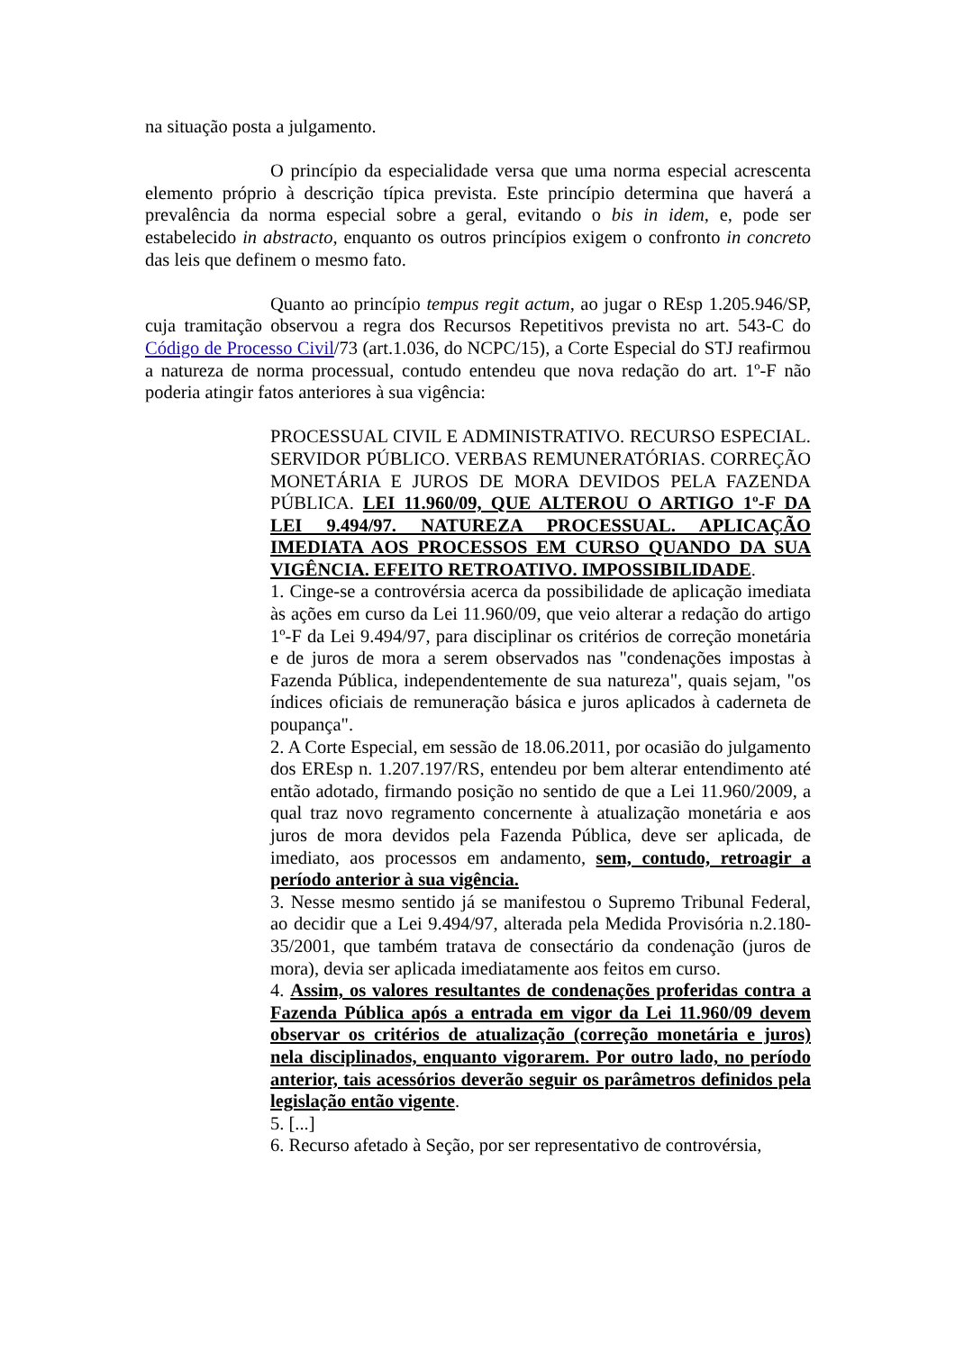na situação posta a julgamento.
O princípio da especialidade versa que uma norma especial acrescenta elemento próprio à descrição típica prevista. Este princípio determina que haverá a prevalência da norma especial sobre a geral, evitando o bis in idem, e, pode ser estabelecido in abstracto, enquanto os outros princípios exigem o confronto in concreto das leis que definem o mesmo fato.
Quanto ao princípio tempus regit actum, ao jugar o REsp 1.205.946/SP, cuja tramitação observou a regra dos Recursos Repetitivos prevista no art. 543-C do Código de Processo Civil/73 (art.1.036, do NCPC/15), a Corte Especial do STJ reafirmou a natureza de norma processual, contudo entendeu que nova redação do art. 1º-F não poderia atingir fatos anteriores à sua vigência:
PROCESSUAL CIVIL E ADMINISTRATIVO. RECURSO ESPECIAL. SERVIDOR PÚBLICO. VERBAS REMUNERATÓRIAS. CORREÇÃO MONETÁRIA E JUROS DE MORA DEVIDOS PELA FAZENDA PÚBLICA. LEI 11.960/09, QUE ALTEROU O ARTIGO 1º-F DA LEI 9.494/97. NATUREZA PROCESSUAL. APLICAÇÃO IMEDIATA AOS PROCESSOS EM CURSO QUANDO DA SUA VIGÊNCIA. EFEITO RETROATIVO. IMPOSSIBILIDADE.
1. Cinge-se a controvérsia acerca da possibilidade de aplicação imediata às ações em curso da Lei 11.960/09, que veio alterar a redação do artigo 1º-F da Lei 9.494/97, para disciplinar os critérios de correção monetária e de juros de mora a serem observados nas "condenações impostas à Fazenda Pública, independentemente de sua natureza", quais sejam, "os índices oficiais de remuneração básica e juros aplicados à caderneta de poupança".
2. A Corte Especial, em sessão de 18.06.2011, por ocasião do julgamento dos EREsp n. 1.207.197/RS, entendeu por bem alterar entendimento até então adotado, firmando posição no sentido de que a Lei 11.960/2009, a qual traz novo regramento concernente à atualização monetária e aos juros de mora devidos pela Fazenda Pública, deve ser aplicada, de imediato, aos processos em andamento, sem, contudo, retroagir a período anterior à sua vigência.
3. Nesse mesmo sentido já se manifestou o Supremo Tribunal Federal, ao decidir que a Lei 9.494/97, alterada pela Medida Provisória n.2.180-35/2001, que também tratava de consectário da condenação (juros de mora), devia ser aplicada imediatamente aos feitos em curso.
4. Assim, os valores resultantes de condenações proferidas contra a Fazenda Pública após a entrada em vigor da Lei 11.960/09 devem observar os critérios de atualização (correção monetária e juros) nela disciplinados, enquanto vigorarem. Por outro lado, no período anterior, tais acessórios deverão seguir os parâmetros definidos pela legislação então vigente.
5. [...]
6. Recurso afetado à Seção, por ser representativo de controvérsia,